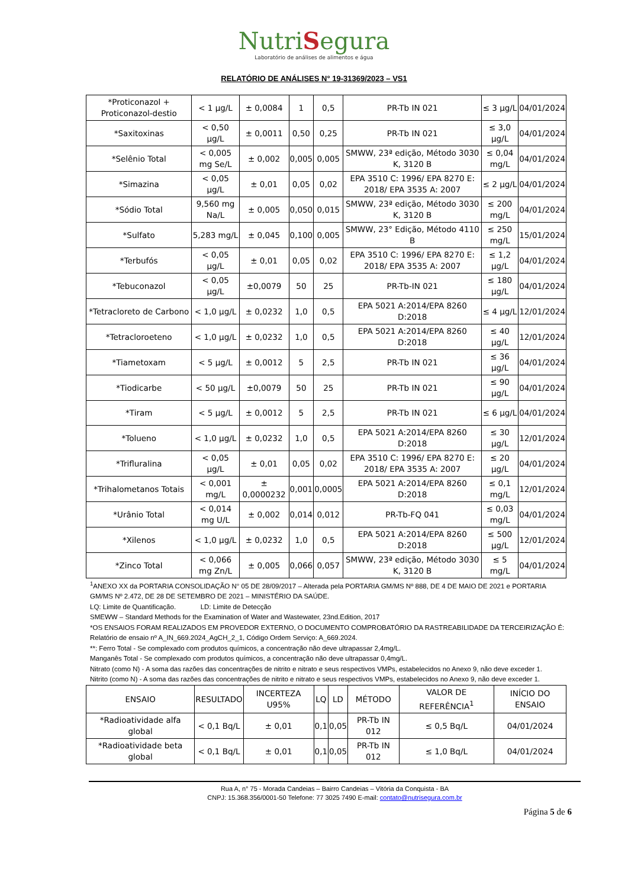NutriSegura
Laboratório de análises de alimentos e água
RELATÓRIO DE ANÁLISES N° 19-31369/2023 – VS1
| *Proticonazol + Proticonazol-destio | < 1 µg/L | ± 0,0084 | 1 | 0,5 | PR-Tb IN 021 | ≤ 3 µg/L | 04/01/2024 |
| *Saxitoxinas | < 0,50 µg/L | ± 0,0011 | 0,50 | 0,25 | PR-Tb IN 021 | ≤ 3,0 µg/L | 04/01/2024 |
| *Selênio Total | < 0,005 mg Se/L | ± 0,002 | 0,005 | 0,005 | SMWW, 23ª edição, Método 3030 K, 3120 B | ≤ 0,04 mg/L | 04/01/2024 |
| *Simazina | < 0,05 µg/L | ± 0,01 | 0,05 | 0,02 | EPA 3510 C: 1996/ EPA 8270 E: 2018/ EPA 3535 A: 2007 | ≤ 2 µg/L | 04/01/2024 |
| *Sódio Total | 9,560 mg Na/L | ± 0,005 | 0,050 | 0,015 | SMWW, 23ª edição, Método 3030 K, 3120 B | ≤ 200 mg/L | 04/01/2024 |
| *Sulfato | 5,283 mg/L | ± 0,045 | 0,100 | 0,005 | SMWW, 23° Edição, Método 4110 B | ≤ 250 mg/L | 15/01/2024 |
| *Terbufós | < 0,05 µg/L | ± 0,01 | 0,05 | 0,02 | EPA 3510 C: 1996/ EPA 8270 E: 2018/ EPA 3535 A: 2007 | ≤ 1,2 µg/L | 04/01/2024 |
| *Tebuconazol | < 0,05 µg/L | ±0,0079 | 50 | 25 | PR-Tb-IN 021 | ≤ 180 µg/L | 04/01/2024 |
| *Tetracloreto de Carbono | < 1,0 µg/L | ± 0,0232 | 1,0 | 0,5 | EPA 5021 A:2014/EPA 8260 D:2018 | ≤ 4 µg/L | 12/01/2024 |
| *Tetracloroeteno | < 1,0 µg/L | ± 0,0232 | 1,0 | 0,5 | EPA 5021 A:2014/EPA 8260 D:2018 | ≤ 40 µg/L | 12/01/2024 |
| *Tiametoxam | < 5 µg/L | ± 0,0012 | 5 | 2,5 | PR-Tb IN 021 | ≤ 36 µg/L | 04/01/2024 |
| *Tiodicarbe | < 50 µg/L | ±0,0079 | 50 | 25 | PR-Tb IN 021 | ≤ 90 µg/L | 04/01/2024 |
| *Tiram | < 5 µg/L | ± 0,0012 | 5 | 2,5 | PR-Tb IN 021 | ≤ 6 µg/L | 04/01/2024 |
| *Tolueno | < 1,0 µg/L | ± 0,0232 | 1,0 | 0,5 | EPA 5021 A:2014/EPA 8260 D:2018 | ≤ 30 µg/L | 12/01/2024 |
| *Trifluralina | < 0,05 µg/L | ± 0,01 | 0,05 | 0,02 | EPA 3510 C: 1996/ EPA 8270 E: 2018/ EPA 3535 A: 2007 | ≤ 20 µg/L | 04/01/2024 |
| *Trihalometanos Totais | < 0,001 mg/L | ± 0,0000232 | 0,001 | 0,0005 | EPA 5021 A:2014/EPA 8260 D:2018 | ≤ 0,1 mg/L | 12/01/2024 |
| *Urânio Total | < 0,014 mg U/L | ± 0,002 | 0,014 | 0,012 | PR-Tb-FQ 041 | ≤ 0,03 mg/L | 04/01/2024 |
| *Xilenos | < 1,0 µg/L | ± 0,0232 | 1,0 | 0,5 | EPA 5021 A:2014/EPA 8260 D:2018 | ≤ 500 µg/L | 12/01/2024 |
| *Zinco Total | < 0,066 mg Zn/L | ± 0,005 | 0,066 | 0,057 | SMWW, 23ª edição, Método 3030 K, 3120 B | ≤ 5 mg/L | 04/01/2024 |
<sup>1</sup> ANEXO XX da PORTARIA CONSOLIDAÇÃO N° 05 DE 28/09/2017 – Alterada pela PORTARIA GM/MS Nº 888, DE 4 DE MAIO DE 2021 e PORTARIA GM/MS Nº 2.472, DE 28 DE SETEMBRO DE 2021 – MINISTÉRIO DA SAÚDE.
LQ: Limite de Quantificação. LD: Limite de Detecção
SMEWW – Standard Methods for the Examination of Water and Wastewater, 23nd.Edition, 2017
*OS ENSAIOS FORAM REALIZADOS EM PROVEDOR EXTERNO, O DOCUMENTO COMPROBATÓRIO DA RASTREABILIDADE DA TERCEIRIZAÇÃO É: Relatório de ensaio nº A_IN_669.2024_AgCH_2_1, Código Ordem Serviço: A_669.2024.
**: Ferro Total - Se complexado com produtos químicos, a concentração não deve ultrapassar 2,4mg/L.
Manganês Total - Se complexado com produtos químicos, a concentração não deve ultrapassar 0,4mg/L.
Nitrato (como N) - A soma das razões das concentrações de nitrito e nitrato e seus respectivos VMPs, estabelecidos no Anexo 9, não deve exceder 1.
Nitrito (como N) - A soma das razões das concentrações de nitrito e nitrato e seus respectivos VMPs, estabelecidos no Anexo 9, não deve exceder 1.
| ENSAIO | RESULTADO | INCERTEZA U95% | LQ | LD | MÉTODO | VALOR DE REFERÊNCIA<sup>1</sup> | INÍCIO DO ENSAIO |
| --- | --- | --- | --- | --- | --- | --- | --- |
| *Radioatividade alfa global | < 0,1 Bq/L | ± 0,01 | 0,1 | 0,05 | PR-Tb IN 012 | ≤ 0,5 Bq/L | 04/01/2024 |
| *Radioatividade beta global | < 0,1 Bq/L | ± 0,01 | 0,1 | 0,05 | PR-Tb IN 012 | ≤ 1,0 Bq/L | 04/01/2024 |
Rua A, n° 75 - Morada Candeias – Bairro Candeias – Vitória da Conquista - BA
CNPJ: 15.368.356/0001-50 Telefone: 77 3025 7490 E-mail: contato@nutrisegura.com.br
Página 5 de 6